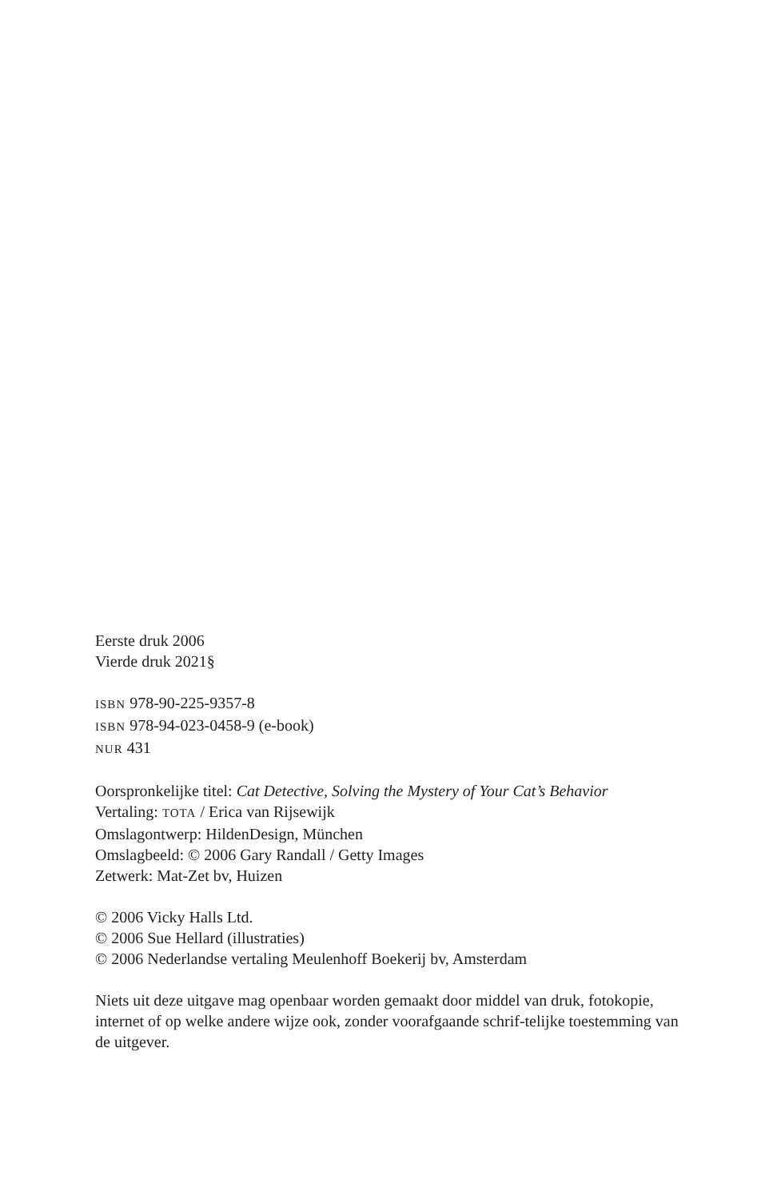Eerste druk 2006
Vierde druk 2021§
ISBN 978-90-225-9357-8
ISBN 978-94-023-0458-9 (e-book)
NUR 431
Oorspronkelijke titel: Cat Detective, Solving the Mystery of Your Cat’s Behavior
Vertaling: TOTA / Erica van Rijsewijk
Omslagontwerp: HildenDesign, München
Omslagbeeld: © 2006 Gary Randall / Getty Images
Zetwerk: Mat-Zet bv, Huizen
© 2006 Vicky Halls Ltd.
© 2006 Sue Hellard (illustraties)
© 2006 Nederlandse vertaling Meulenhoff Boekerij bv, Amsterdam
Niets uit deze uitgave mag openbaar worden gemaakt door middel van druk, fotokopie, internet of op welke andere wijze ook, zonder voorafgaande schrif-telijke toestemming van de uitgever.